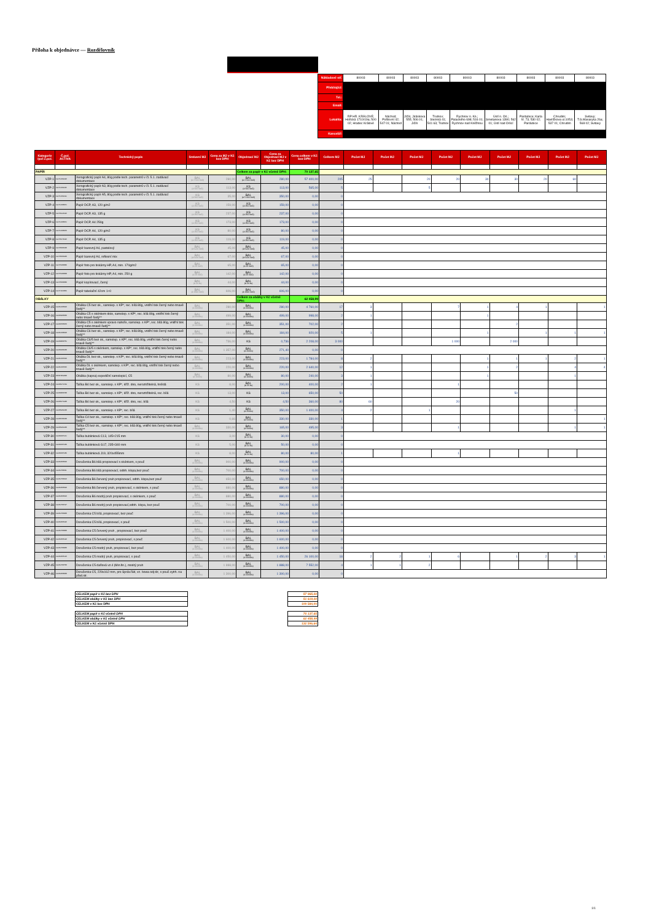Příloha k objednávce — Rozdělovník
| Nákladové stř. | 80003 | 80003 | 80003 | 80003 | 80003 | 80003 | 80003 | 80003 | 80003 |
| Přebírající: | | | | | | | | | |
| Tel.: | | | | | | | | | |
| Email: | | | | | | | | | |
| Lokalita: | RP HR. KRÁLOVÉ; Hořická 1710/19a; 500 02; Hradec Králové | Náchod; Poštovní 42; 547 01; Náchod | Jičín; Jiráskova 555; 506 01; Jičín | Trutnov; Slezská 41; 541 63; Trutnov | Rychnov n. Kn.; Palackého 698; 516 01; Rychnov nad Kněžnou | Ústí n. Orl.; Smetanova 1390; 562 01; Ústí nad Orlicí | Pardubice; Karla IV. 73; 530 02; Pardubice | Chrudim; Havlíčkova ul.1053; 537 01; Chrudim | Svitavy; T.G.Masaryka 26a; 568 02; Svitavy |
| Kancelář: | | | | | | | | | |
| Kategorie /poř.č.pol. | Č.pol. ACTIVA | Technický popis | Smluvní MJ | Cena za MJ v Kč bez DPH | Objednací MJ | Cena za Objednací MJ v Kč bez DPH | Cena celkem v Kč bez DPH | Celkem MJ | Počet MJ | Počet MJ | Počet MJ | Počet MJ | Počet MJ | Počet MJ | Počet MJ | Počet MJ | Počet MJ |
| --- | --- | --- | --- | --- | --- | --- | --- | --- | --- | --- | --- | --- | --- | --- | --- | --- | --- |
| PAPÍR | | | | | Celkem za papír v Kč včetně DPH: | | 70 137,65 | | | | | | | | | | |
| VZP-1 | 1324/2103110 | Xerografický papír A4, 80g podle tech. parametrů v čl. 5.1. zadávací dokumentace | BAL (á 2.500 listů) | 280,00 | BAL (á 2.500 listů) | 280,00 | 57 400,00 | 205 | 25 | | 20 | 20 | 30 | 30 | 20 | 60 | |
| VZP-2 | 1324/2103115 | Xerografický papír A3, 80g podle tech. parametrů v čl. 5.1. zadávací dokumentace | KS (á 500 listů) | 113,00 | KS (á 500 listů) | 113,00 | 565,00 | 5 | | | 5 | | | | | | |
| VZP-3 | 1324/2103113 | Xerografický papír A5, 80g podle tech. parametrů v čl. 5.1. zadávací dokumentace | KS (á 500 listů) | 35,00 | BAL (á 5.000 listů) | 350,00 | 0,00 | 0 | | | | | | | | | |
| VZP-4 | 1324/2106041 | Papír DCP, A3, 120 g/m2 | KS (á 250 listů) | 159,00 | KS (á 250 listů) | 159,00 | 0,00 | 0 | | | | | | | | | |
| VZP-5 | 1324/6230135 | Papír DCP, A3, 135 g | KS (á 250 listů) | 237,00 | KS (á 250 listů) | 237,00 | 0,00 | 0 | | | | | | | | | |
| VZP-6 | 1324/2106042 | Papír DCP, A4 250g | KS (á 250 listů) | 173,00 | KS (á 250 listů) | 173,00 | 0,00 | 0 | | | | | | | | | |
| VZP-7 | 1324/2106040 | Papír DCP, A4, 120 g/m2 | KS (á 250 listů) | 80,00 | KS (á 250 listů) | 80,00 | 0,00 | 0 | | | | | | | | | |
| VZP-8 | 1324/6240135 | Papír DCP, A4, 135 g | KS (á 250 listů) | 119,00 | KS (á 250 listů) | 119,00 | 0,00 | 0 | | | | | | | | | |
| VZP-9 | 1324/6500100 | Papír barevný A4, pastelový | BAL (á 5x20 listů) | 45,00 | BAL (á 5x20 listů) | 45,00 | 0,00 | 0 | | | | | | | | | |
| VZP-10 | 1324/6500300 | Papír barevný A4, reflexní mix | BAL (á 5x20 listů) | 67,00 | BAL (á 5x20 listů) | 67,00 | 0,00 | 0 | | | | | | | | | |
| VZP-11 | 1324/5100006 | Papír foto pro tiskárny HP, A4, min. 170g/m2 | BAL (á 25 listů) | 65,00 | BAL (á 25 listů) | 65,00 | 0,00 | 0 | | | | | | | | | |
| VZP-12 | 1324/5100009 | Papír foto pro tiskárny HP, A4, min. 250 g | BAL (á 25 listů) | 142,00 | BAL (á 25 listů) | 142,00 | 0,00 | 0 | | | | | | | | | |
| VZP-13 | 1324/5500060 | Papír kopírovací, černý | BAL (á 20 ks) | 44,00 | BAL (á 20 ks) | 44,00 | 0,00 | 0 | | | | | | | | | |
| VZP-14 | 1324/4210001 | Papír tabelační 42cm 1+0 | BAL (á 1800 listů) | 606,00 | BAL (á 1800 listů) | 606,00 | 0,00 | 0 | | | | | | | | | |
| OBÁLKY | | | | | Celkem za obálky v Kč včetně DPH: | | 62 458,99 | | | | | | | | | | |
| VZP-15 | 1330/2105020 | Obálka C5 bez ok., samolep. s KP*, rec. bílá 80g, vnitřní tisk černý nebo tmavě šedý** | BAL (á 1000ks) | 280,00 | BAL (á 1000ks) | 280,00 | 4 760,00 | 17 | 3 | | | 7 | 1 | 4 | 1 | | 1 |
| VZP-16 | 1330/0305050 | Obálka C5 s okénkem dole, samolep. s KP*, rec. bílá 80g, vnitřní tisk černý nebo tmavě šedý** | BAL (á 1000ks) | 499,00 | BAL (á 1000ks) | 499,00 | 998,00 | 2 | 1 | | | | 1 | | | | |
| VZP-17 | 1330/0405040 | Obálka C5 s okénkem vpravo nahoře, samolep. s KP*, rec. bílá 80g, vnitřní tisk černý nebo tmavě šedý** | BAL (á 1000ks) | 351,00 | BAL (á 1000ks) | 351,00 | 702,00 | 2 | | | | | | 2 | | | |
| VZP-18 | 1330/2106020 | Obálka C6 bez ok., samolep. s KP*, rec. bílá 80g, vnitřní tisk černý nebo tmavě šedý** | BAL (á 1000ks) | 184,00 | BAL (á 1000ks) | 184,00 | 920,00 | 5 | 1 | | | | 1 | | 1 | 1 | 1 |
| VZP-19 | 1330/8000751 | Obálka C6/5 bez ok., samolep. s KP*, rec. bílá 80g, vnitřní tisk černý nebo tmavě šedý** | BAL (á 1000ks) | 736,00 | KS | 0,736 | 2 208,00 | 3 000 | | | | 1 000 | | 2 000 | | | |
| VZP-20 | 1330/8100200 | Obálka C6/5 s okénkem, samolep. s KP*, rec. bílá 80g, vnitřní tisk černý nebo tmavě šedý** | BAL (á 1000ks) | 1 357,00 | BAL (á 200ks) | 271,40 | 0,00 | 0 | | | | | | | | | |
| VZP-21 | 1330/2104010 | Obálka DL bez ok., samolep. s KP*, rec. bílá 80g, vnitřní tisk černý nebo tmavě šedý** | BAL (á 1000ks) | 223,00 | BAL (á 1000ks) | 223,00 | 1 784,00 | 8 | 2 | | | | 1 | 1 | 1 | 2 | 1 |
| VZP-22 | 1330/2104015 | Obálka DL s okénkem, samolep. s KP*, rec. bílá 80g, vnitřní tisk černý nebo tmavě šedý** | BAL (á 1000ks) | 220,00 | BAL (á 1000ks) | 220,00 | 2 640,00 | 12 | 1 | | | | 1 | 2 | | 4 | 4 |
| VZP-23 | 0156/4663000 | Obálka (kapsa) expediční samolepicí, C5 | BAL (á 100ks) | 80,00 | BAL (á 100ks) | 80,00 | 240,00 | 3 | 1 | | | | 1 | | | 1 | |
| VZP-24 | 1330/6273403 | Taška B4 bez ok., samolep. s KP*, kříž. dno, neroztržitelná, hnědá | KS | 8,00 | BAL (á 25 ks) | 200,00 | 400,00 | 2 | 1 | | | 1 | | | | | |
| VZP-25 | 1330/8000400 | Taška B4 bez ok., samolep. s KP*, kříž. dno, neroztržitelná, rec. bílá | KS | 13,00 | KS | 13,00 | 650,00 | 50 | | | | | | 50 | | | |
| VZP-26 | 1330/6273300 | Taška B4 bez ok., samolep. s KP*, kříž. dno, rec. bílá | KS | 4,50 | KS | 4,50 | 360,00 | 80 | 60 | | | 20 | | | | | |
| VZP-27 | 1330/6303100 | Taška B4 bez ok., samolep. s KP*, rec. bílá | KS | 1,40 | BAL (á 250ks) | 350,00 | 1 400,00 | 4 | 2 | | 1 | | | | | 1 | |
| VZP-28 | 1330/6400100 | Taška C4 bez ok., samolep. s KP*, rec. bílá 80g, vnitřní tisk černý nebo tmavě šedý** | KS | 0,66 | BAL (á 500ks) | 330,00 | 330,00 | 1 | | | | | | | | | 1 |
| VZP-29 | 1330/6302300 | Taška C5 bez ok., samolep. s KP*, rec. bílá 80g, vnitřní tisk černý nebo tmavě šedý** | BAL (á 1000ks) | 330,00 | BAL (á 500ks) | 165,00 | 495,00 | 3 | | | | 1 | | | | 1 | 1 |
| VZP-30 | 1330/1007342 | Taška bublinková C13, 145×215 mm | KS | 3,00 | BAL (á 10 ks) | 30,00 | 0,00 | 0 | | | | | | | | | |
| VZP-31 | 1330/1007350 | Taška bublinková G17, 235×340 mm | KS | 5,00 | BAL (á 10 ks) | 50,00 | 0,00 | 0 | | | | | | | | | |
| VZP-32 | 1330/1007356 | Taška bublinková J19, 320x455mm | KS | 8,00 | BAL (á 10 ks) | 80,00 | 80,00 | 1 | | | | 1 | | | | | |
| VZP-33 | 1330/2605010 | Doručenka B6 bílá propisovací s okénkem, s pouč | BAL (á 1000ks) | 900,00 | BAL (á 1000ks) | 900,00 | 0,00 | 0 | | | | | | | | | |
| VZP-34 | 1330/2400611 | Doručenka B6 bílá propisovací, odtrh. klopa,bez pouč | BAL (á 1000ks) | 700,00 | BAL (á 1000ks) | 700,00 | 0,00 | 0 | | | | | | | | | |
| VZP-35 | 1330/2400620 | Doručenka B6 červený pruh propisovací, odtrh. klopa,bez pouč | BAL (á 1000ks) | 650,00 | BAL (á 1000ks) | 650,00 | 0,00 | 0 | | | | | | | | | |
| VZP-36 | 1330/2605030 | Doručenka B6 červený pruh, propisovací, s okénkem, s pouč | BAL (á 1000ks) | 880,00 | BAL (á 1000ks) | 880,00 | 0,00 | 0 | | | | | | | | | |
| VZP-37 | 1330/2605020 | Doručenka B6 modrý pruh propisovací, s okénkem, s pouč | BAL (á 1000ks) | 880,00 | BAL (á 1000ks) | 880,00 | 0,00 | 0 | | | | | | | | | |
| VZP-38 | 1330/2400437 | Doručenka B6 modrý pruh propisovací,odtrh. klopa, bez pouč | BAL (á 1000ks) | 700,00 | BAL (á 1000ks) | 700,00 | 0,00 | 0 | | | | | | | | | |
| VZP-39 | 1330/2400800 | Doručenka C5 bílá, propisovací, bez pouč | BAL (á 1000ks) | 1 396,00 | BAL (á 1000ks) | 1 396,00 | 0,00 | 0 | | | | | | | | | |
| VZP-40 | 1330/2605110 | Doručenka C5 bílá, propisovací, s pouč | BAL (á 1000ks) | 1 500,00 | BAL (á 1000ks) | 1 500,00 | 0,00 | 0 | | | | | | | | | |
| VZP-41 | 1330/2400900 | Doručenka C5 červený pruh , propisovací, bez pouč | BAL (á 1000ks) | 1 400,00 | BAL (á 1000ks) | 1 400,00 | 0,00 | 0 | | | | | | | | | |
| VZP-42 | 1330/2605130 | Doručenka C5 červený pruh, propisovací, s pouč | BAL (á 1000ks) | 1 600,00 | BAL (á 1000ks) | 1 600,00 | 0,00 | 0 | | | | | | | | | |
| VZP-43 | 1330/2400850 | Doručenka C5 modrý pruh, propisovací, bez pouč | BAL (á 1000ks) | 1 400,00 | BAL (á 1000ks) | 1 400,00 | 0,00 | 0 | | | | | | | | | |
| VZP-44 | 1330/2605120 | Doručenka C5 modrý pruh, propisovací, s pouč | BAL (á 1000ks) | 1 450,00 | BAL (á 1000ks) | 1 450,00 | 26 100,00 | 18 | 2 | 2 | 1 | 6 | | 1 | 2 | 3 | 1 |
| VZP-45 | 1330/2400700 | Doručenka C5 daňová vz.4 (Min.fin.), modrý pruh | BAL (á 1000ks) | 1 888,00 | BAL (á 1000ks) | 1 888,00 | 7 552,00 | 4 | 1 | 1 | 2 | | | | | | |
| VZP-46 | 1330/2606000 | Doručenka C5, 229x162 mm, pro Správ.řád, vz. bowa odj-dz, s pouč.vytrh. na před.str. | BAL (á 1000ks) | 1 300,00 | BAL (á 1000ks) | 1 300,00 | 0,00 | 0 | | | | | | | | | |
| CELKEM papír v Kč bez DPH | | 57 965,00 |
| CELKEM obálky v Kč bez DPH | | 51 619,00 |
| CELKEM v Kč bez DPH | | 109 584,00 |
| CELKEM papír v Kč včetně DPH | | 70 137,65 |
| CELKEM obálky v Kč včetně DPH | | 62 458,99 |
| CELKEM v Kč včetně DPH | | 132 596,64 |
1/1